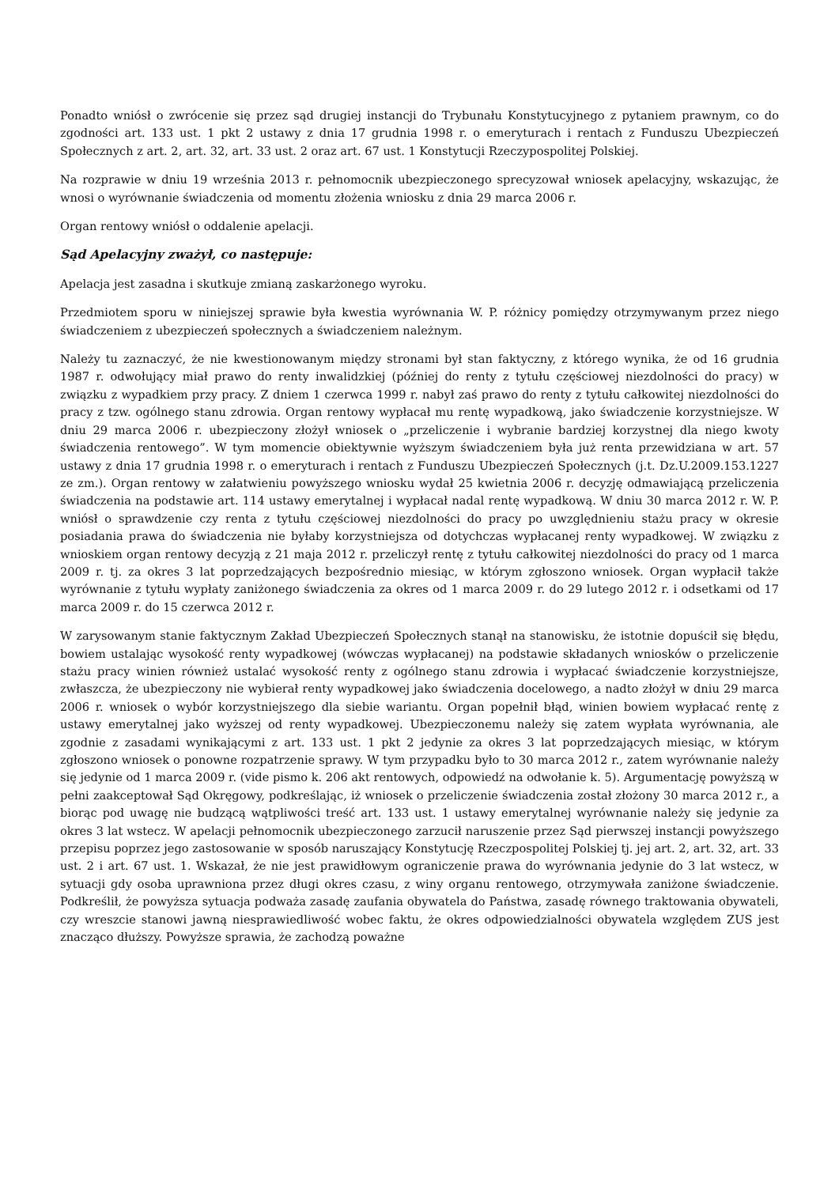Ponadto wniósł o zwrócenie się przez sąd drugiej instancji do Trybunału Konstytucyjnego z pytaniem prawnym, co do zgodności art. 133 ust. 1 pkt 2 ustawy z dnia 17 grudnia 1998 r. o emeryturach i rentach z Funduszu Ubezpieczeń Społecznych z art. 2, art. 32, art. 33 ust. 2 oraz art. 67 ust. 1 Konstytucji Rzeczypospolitej Polskiej.
Na rozprawie w dniu 19 września 2013 r. pełnomocnik ubezpieczonego sprecyzował wniosek apelacyjny, wskazując, że wnosi o wyrównanie świadczenia od momentu złożenia wniosku z dnia 29 marca 2006 r.
Organ rentowy wniósł o oddalenie apelacji.
Sąd Apelacyjny zważył, co następuje:
Apelacja jest zasadna i skutkuje zmianą zaskarżonego wyroku.
Przedmiotem sporu w niniejszej sprawie była kwestia wyrównania W. P. różnicy pomiędzy otrzymywanym przez niego świadczeniem z ubezpieczeń społecznych a świadczeniem należnym.
Należy tu zaznaczyć, że nie kwestionowanym między stronami był stan faktyczny, z którego wynika, że od 16 grudnia 1987 r. odwołujący miał prawo do renty inwalidzkiej (później do renty z tytułu częściowej niezdolności do pracy) w związku z wypadkiem przy pracy. Z dniem 1 czerwca 1999 r. nabył zaś prawo do renty z tytułu całkowitej niezdolności do pracy z tzw. ogólnego stanu zdrowia. Organ rentowy wypłacał mu rentę wypadkową, jako świadczenie korzystniejsze. W dniu 29 marca 2006 r. ubezpieczony złożył wniosek o „przeliczenie i wybranie bardziej korzystnej dla niego kwoty świadczenia rentowego”. W tym momencie obiektywnie wyższym świadczeniem była już renta przewidziana w art. 57 ustawy z dnia 17 grudnia 1998 r. o emeryturach i rentach z Funduszu Ubezpieczeń Społecznych (j.t. Dz.U.2009.153.1227 ze zm.). Organ rentowy w załatwieniu powyższego wniosku wydał 25 kwietnia 2006 r. decyzję odmawiającą przeliczenia świadczenia na podstawie art. 114 ustawy emerytalnej i wypłacał nadal rentę wypadkową. W dniu 30 marca 2012 r. W. P. wniósł o sprawdzenie czy renta z tytułu częściowej niezdolności do pracy po uwzględnieniu stażu pracy w okresie posiadania prawa do świadczenia nie byłaby korzystniejsza od dotychczas wypłacanej renty wypadkowej. W związku z wnioskiem organ rentowy decyzją z 21 maja 2012 r. przeliczył rentę z tytułu całkowitej niezdolności do pracy od 1 marca 2009 r. tj. za okres 3 lat poprzedzających bezpośrednio miesiąc, w którym zgłoszono wniosek. Organ wypłacił także wyrównanie z tytułu wypłaty zaniżonego świadczenia za okres od 1 marca 2009 r. do 29 lutego 2012 r. i odsetkami od 17 marca 2009 r. do 15 czerwca 2012 r.
W zarysowanym stanie faktycznym Zakład Ubezpieczeń Społecznych stanął na stanowisku, że istotnie dopuścił się błędu, bowiem ustalając wysokość renty wypadkowej (wówczas wypłacanej) na podstawie składanych wniosków o przeliczenie stażu pracy winien również ustalać wysokość renty z ogólnego stanu zdrowia i wypłacać świadczenie korzystniejsze, zwłaszcza, że ubezpieczony nie wybierał renty wypadkowej jako świadczenia docelowego, a nadto złożył w dniu 29 marca 2006 r. wniosek o wybór korzystniejszego dla siebie wariantu. Organ popełnił błąd, winien bowiem wypłacać rentę z ustawy emerytalnej jako wyższej od renty wypadkowej. Ubezpieczonemu należy się zatem wypłata wyrównania, ale zgodnie z zasadami wynikającymi z art. 133 ust. 1 pkt 2 jedynie za okres 3 lat poprzedzających miesiąc, w którym zgłoszono wniosek o ponowne rozpatrzenie sprawy. W tym przypadku było to 30 marca 2012 r., zatem wyrównanie należy się jedynie od 1 marca 2009 r. (vide pismo k. 206 akt rentowych, odpowiedź na odwołanie k. 5). Argumentację powyższą w pełni zaakceptował Sąd Okręgowy, podkreślając, iż wniosek o przeliczenie świadczenia został złożony 30 marca 2012 r., a biorąc pod uwagę nie budzącą wątpliwości treść art. 133 ust. 1 ustawy emerytalnej wyrównanie należy się jedynie za okres 3 lat wstecz. W apelacji pełnomocnik ubezpieczonego zarzucił naruszenie przez Sąd pierwszej instancji powyższego przepisu poprzez jego zastosowanie w sposób naruszający Konstytucję Rzeczpospolitej Polskiej tj. jej art. 2, art. 32, art. 33 ust. 2 i art. 67 ust. 1. Wskazał, że nie jest prawidłowym ograniczenie prawa do wyrównania jedynie do 3 lat wstecz, w sytuacji gdy osoba uprawniona przez długi okres czasu, z winy organu rentowego, otrzymywała zaniżone świadczenie. Podkreślił, że powyższa sytuacja podważa zasadę zaufania obywatela do Państwa, zasadę równego traktowania obywateli, czy wreszcie stanowi jawną niesprawiedliwość wobec faktu, że okres odpowiedzialności obywatela względem ZUS jest znacząco dłuższy. Powyższe sprawia, że zachodzą poważne